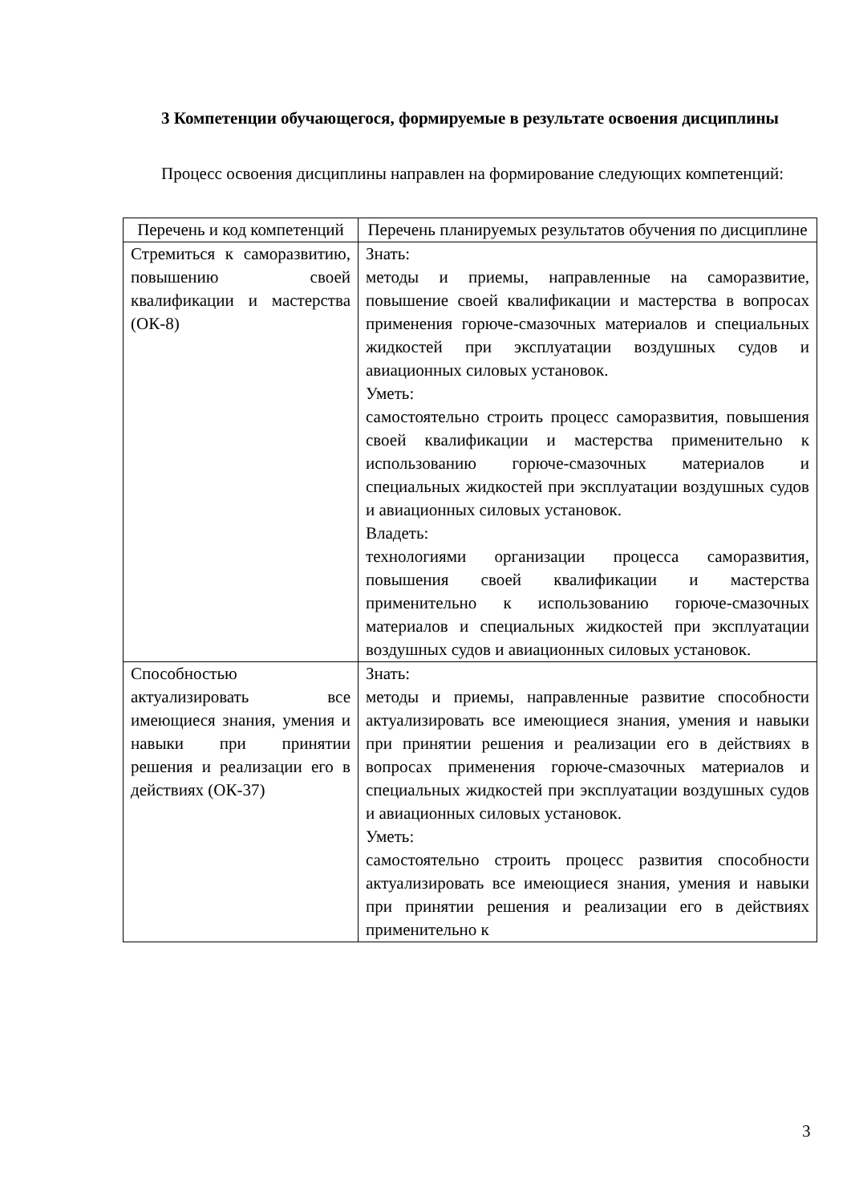3 Компетенции обучающегося, формируемые в результате освоения дисциплины
Процесс освоения дисциплины направлен на формирование следующих компетенций:
| Перечень и код компетенций | Перечень планируемых результатов обучения по дисциплине |
| --- | --- |
| Стремиться к саморазвитию, повышению своей квалификации и мастерства (ОК-8) | Знать: методы и приемы, направленные на саморазвитие, повышение своей квалификации и мастерства в вопросах применения горюче-смазочных материалов и специальных жидкостей при эксплуатации воздушных судов и авиационных силовых установок. Уметь: самостоятельно строить процесс саморазвития, повышения своей квалификации и мастерства применительно к использованию горюче-смазочных материалов и специальных жидкостей при эксплуатации воздушных судов и авиационных силовых установок. Владеть: технологиями организации процесса саморазвития, повышения своей квалификации и мастерства применительно к использованию горюче-смазочных материалов и специальных жидкостей при эксплуатации воздушных судов и авиационных силовых установок. |
| Способностью актуализировать все имеющиеся знания, умения и навыки при принятии решения и реализации его в действиях (ОК-37) | Знать: методы и приемы, направленные развитие способности актуализировать все имеющиеся знания, умения и навыки при принятии решения и реализации его в действиях в вопросах применения горюче-смазочных материалов и специальных жидкостей при эксплуатации воздушных судов и авиационных силовых установок. Уметь: самостоятельно строить процесс развития способности актуализировать все имеющиеся знания, умения и навыки при принятии решения и реализации его в действиях применительно к |
3